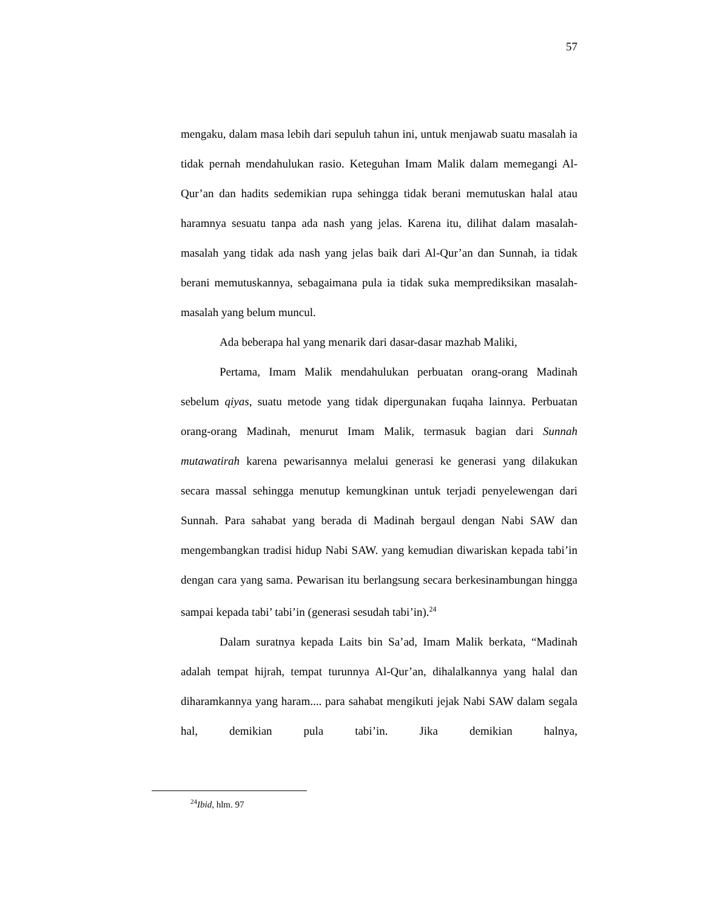57
mengaku, dalam masa lebih dari sepuluh tahun ini, untuk menjawab suatu masalah ia tidak pernah mendahulukan rasio. Keteguhan Imam Malik dalam memegangi Al-Qur’an dan hadits sedemikian rupa sehingga tidak berani memutuskan halal atau haramnya sesuatu tanpa ada nash yang jelas. Karena itu, dilihat dalam masalah-masalah yang tidak ada nash yang jelas baik dari Al-Qur’an dan Sunnah, ia tidak berani memutuskannya, sebagaimana pula ia tidak suka memprediksikan masalah-masalah yang belum muncul.
Ada beberapa hal yang menarik dari dasar-dasar mazhab Maliki,
Pertama, Imam Malik mendahulukan perbuatan orang-orang Madinah sebelum qiyas, suatu metode yang tidak dipergunakan fuqaha lainnya. Perbuatan orang-orang Madinah, menurut Imam Malik, termasuk bagian dari Sunnah mutawatirah karena pewarisannya melalui generasi ke generasi yang dilakukan secara massal sehingga menutup kemungkinan untuk terjadi penyelewengan dari Sunnah. Para sahabat yang berada di Madinah bergaul dengan Nabi SAW dan mengembangkan tradisi hidup Nabi SAW. yang kemudian diwariskan kepada tabi’in dengan cara yang sama. Pewarisan itu berlangsung secara berkesinambungan hingga sampai kepada tabi’ tabi’in (generasi sesudah tabi’in).<sup>24</sup>
Dalam suratnya kepada Laits bin Sa’ad, Imam Malik berkata, “Madinah adalah tempat hijrah, tempat turunnya Al-Qur’an, dihalalkannya yang halal dan diharamkannya yang haram.... para sahabat mengikuti jejak Nabi SAW dalam segala hal, demikian pula tabi’in. Jika demikian halnya,
<sup>24</sup> Ibid, hlm. 97